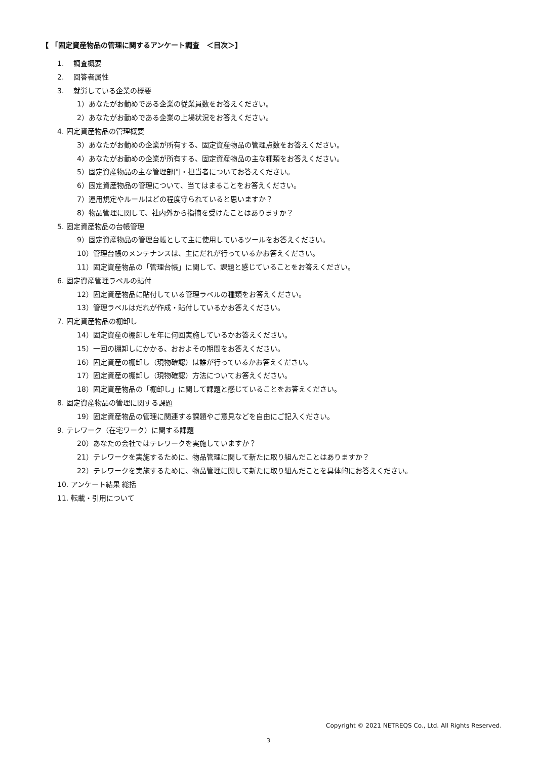【 「固定資産物品の管理に関するアンケート調査　＜目次＞】
1.　 調査概要
2.　 回答者属性
3.　 就労している企業の概要
1）あなたがお勤めである企業の従業員数をお答えください。
2）あなたがお勤めである企業の上場状況をお答えください。
4. 固定資産物品の管理概要
3）あなたがお勤めの企業が所有する、固定資産物品の管理点数をお答えください。
4）あなたがお勤めの企業が所有する、固定資産物品の主な種類をお答えください。
5）固定資産物品の主な管理部門・担当者についてお答えください。
6）固定資産物品の管理について、当てはまることをお答えください。
7）運用規定やルールはどの程度守られていると思いますか？
8）物品管理に関して、社内外から指摘を受けたことはありますか？
5. 固定資産物品の台帳管理
9）固定資産物品の管理台帳として主に使用しているツールをお答えください。
10）管理台帳のメンテナンスは、主にだれが行っているかお答えください。
11）固定資産物品の「管理台帳」に関して、課題と感じていることをお答えください。
6. 固定資産管理ラベルの貼付
12）固定資産物品に貼付している管理ラベルの種類をお答えください。
13）管理ラベルはだれが作成・貼付しているかお答えください。
7. 固定資産物品の棚卸し
14）固定資産の棚卸しを年に何回実施しているかお答えください。
15）一回の棚卸しにかかる、おおよその期間をお答えください。
16）固定資産の棚卸し（現物確認）は誰が行っているかお答えください。
17）固定資産の棚卸し（現物確認）方法についてお答えください。
18）固定資産物品の「棚卸し」に関して課題と感じていることをお答えください。
8. 固定資産物品の管理に関する課題
19）固定資産物品の管理に関連する課題やご意見などを自由にご記入ください。
9. テレワーク（在宅ワーク）に関する課題
20）あなたの会社ではテレワークを実施していますか？
21）テレワークを実施するために、物品管理に関して新たに取り組んだことはありますか？
22）テレワークを実施するために、物品管理に関して新たに取り組んだことを具体的にお答えください。
10. アンケート結果 総括
11. 転載・引用について
Copyright © 2021 NETREQS Co., Ltd. All Rights Reserved.
3